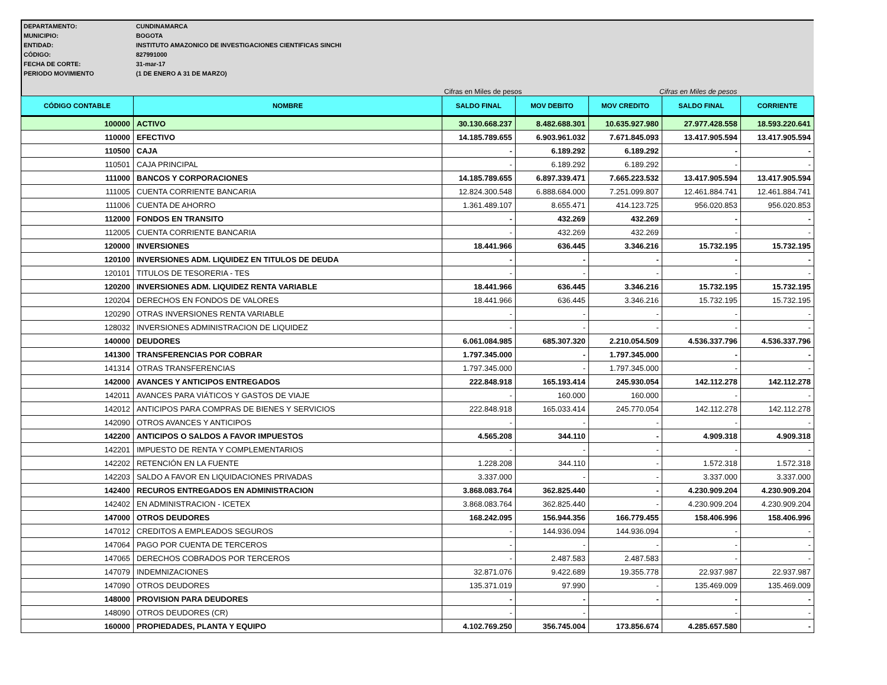DEPARTAMENTO: CUNDINAMARCA
MUNICIPIO: BOGOTA
ENTIDAD: INSTITUTO AMAZONICO DE INVESTIGACIONES CIENTIFICAS SINCHI
CÓDIGO: 827991000
FECHA DE CORTE: 31-mar-17
PERIODO MOVIMIENTO (1 DE ENERO A 31 DE MARZO)
Cifras en Miles de pesos Cifras en Miles de pesos
| CÓDIGO CONTABLE | NOMBRE | SALDO FINAL | MOV DEBITO | MOV CREDITO | SALDO FINAL | CORRIENTE |
| --- | --- | --- | --- | --- | --- | --- |
| 100000 | ACTIVO | 30.130.668.237 | 8.482.688.301 | 10.635.927.980 | 27.977.428.558 | 18.593.220.641 |
| 110000 | EFECTIVO | 14.185.789.655 | 6.903.961.032 | 7.671.845.093 | 13.417.905.594 | 13.417.905.594 |
| 110500 | CAJA | - | 6.189.292 | 6.189.292 | - | - |
| 110501 | CAJA PRINCIPAL | - | 6.189.292 | 6.189.292 | - | - |
| 111000 | BANCOS Y CORPORACIONES | 14.185.789.655 | 6.897.339.471 | 7.665.223.532 | 13.417.905.594 | 13.417.905.594 |
| 111005 | CUENTA CORRIENTE BANCARIA | 12.824.300.548 | 6.888.684.000 | 7.251.099.807 | 12.461.884.741 | 12.461.884.741 |
| 111006 | CUENTA DE AHORRO | 1.361.489.107 | 8.655.471 | 414.123.725 | 956.020.853 | 956.020.853 |
| 112000 | FONDOS EN TRANSITO | - | 432.269 | 432.269 | - | - |
| 112005 | CUENTA CORRIENTE BANCARIA | - | 432.269 | 432.269 | - | - |
| 120000 | INVERSIONES | 18.441.966 | 636.445 | 3.346.216 | 15.732.195 | 15.732.195 |
| 120100 | INVERSIONES ADM. LIQUIDEZ EN TITULOS DE DEUDA | - | - | - | - | - |
| 120101 | TITULOS DE TESORERIA - TES | - | - | - | - | - |
| 120200 | INVERSIONES ADM. LIQUIDEZ RENTA VARIABLE | 18.441.966 | 636.445 | 3.346.216 | 15.732.195 | 15.732.195 |
| 120204 | DERECHOS EN FONDOS DE VALORES | 18.441.966 | 636.445 | 3.346.216 | 15.732.195 | 15.732.195 |
| 120290 | OTRAS INVERSIONES RENTA VARIABLE | - | - | - | - | - |
| 128032 | INVERSIONES ADMINISTRACION DE LIQUIDEZ | - | - | - | - | - |
| 140000 | DEUDORES | 6.061.084.985 | 685.307.320 | 2.210.054.509 | 4.536.337.796 | 4.536.337.796 |
| 141300 | TRANSFERENCIAS POR COBRAR | 1.797.345.000 | - | 1.797.345.000 | - | - |
| 141314 | OTRAS TRANSFERENCIAS | 1.797.345.000 | - | 1.797.345.000 | - | - |
| 142000 | AVANCES Y ANTICIPOS ENTREGADOS | 222.848.918 | 165.193.414 | 245.930.054 | 142.112.278 | 142.112.278 |
| 142011 | AVANCES PARA VIÁTICOS Y GASTOS DE VIAJE | - | 160.000 | 160.000 | - | - |
| 142012 | ANTICIPOS PARA COMPRAS DE BIENES Y SERVICIOS | 222.848.918 | 165.033.414 | 245.770.054 | 142.112.278 | 142.112.278 |
| 142090 | OTROS AVANCES Y ANTICIPOS | - | - | - | - | - |
| 142200 | ANTICIPOS O SALDOS A FAVOR IMPUESTOS | 4.565.208 | 344.110 | - | 4.909.318 | 4.909.318 |
| 142201 | IMPUESTO DE RENTA Y COMPLEMENTARIOS | - | - | - | - | - |
| 142202 | RETENCIÓN EN LA FUENTE | 1.228.208 | 344.110 | - | 1.572.318 | 1.572.318 |
| 142203 | SALDO A FAVOR EN LIQUIDACIONES PRIVADAS | 3.337.000 | - | - | 3.337.000 | 3.337.000 |
| 142400 | RECUROS ENTREGADOS EN ADMINISTRACION | 3.868.083.764 | 362.825.440 | - | 4.230.909.204 | 4.230.909.204 |
| 142402 | EN ADMINISTRACION - ICETEX | 3.868.083.764 | 362.825.440 | - | 4.230.909.204 | 4.230.909.204 |
| 147000 | OTROS DEUDORES | 168.242.095 | 156.944.356 | 166.779.455 | 158.406.996 | 158.406.996 |
| 147012 | CREDITOS A EMPLEADOS SEGUROS | - | 144.936.094 | 144.936.094 | - | - |
| 147064 | PAGO POR CUENTA DE TERCEROS | - | - | - | - | - |
| 147065 | DERECHOS COBRADOS POR TERCEROS | - | 2.487.583 | 2.487.583 | - | - |
| 147079 | INDEMNIZACIONES | 32.871.076 | 9.422.689 | 19.355.778 | 22.937.987 | 22.937.987 |
| 147090 | OTROS DEUDORES | 135.371.019 | 97.990 | - | 135.469.009 | 135.469.009 |
| 148000 | PROVISION PARA DEUDORES | - | - | - | - | - |
| 148090 | OTROS DEUDORES (CR) | - | - | | - | - |
| 160000 | PROPIEDADES, PLANTA Y EQUIPO | 4.102.769.250 | 356.745.004 | 173.856.674 | 4.285.657.580 | - |